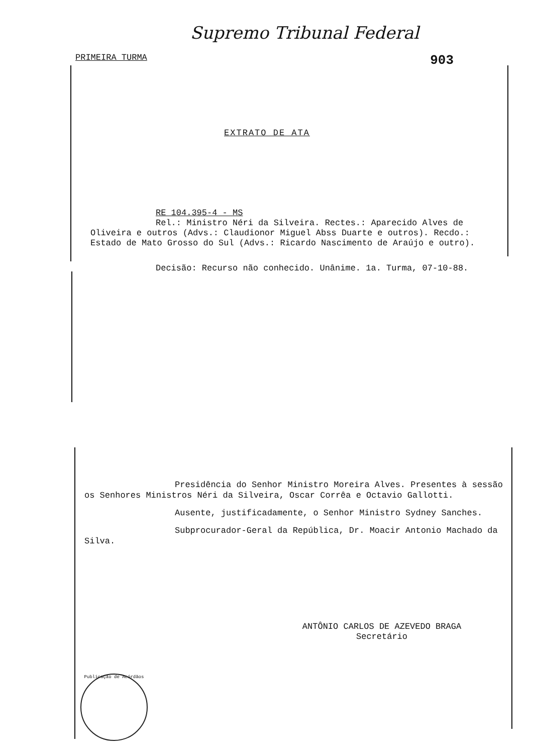Supremo Tribunal Federal
PRIMEIRA TURMA 903
EXTRATO DE ATA
RE 104.395-4 - MS
Rel.: Ministro Néri da Silveira. Rectes.: Aparecido Alves de Oliveira e outros (Advs.: Claudionor Miguel Abss Duarte e outros). Recdo.: Estado de Mato Grosso do Sul (Advs.: Ricardo Nascimento de Araújo e outro).
Decisão: Recurso não conhecido. Unânime. 1a. Turma, 07-10-88.
Presidência do Senhor Ministro Moreira Alves. Presentes à sessão os Senhores Ministros Néri da Silveira, Oscar Corrêa e Octavio Gallotti.
Ausente, justificadamente, o Senhor Ministro Sydney Sanches.
Subprocurador-Geral da República, Dr. Moacir Antonio Machado da Silva.
ANTÔNIO CARLOS DE AZEVEDO BRAGA
Secretário
Publicação de Acórdãos